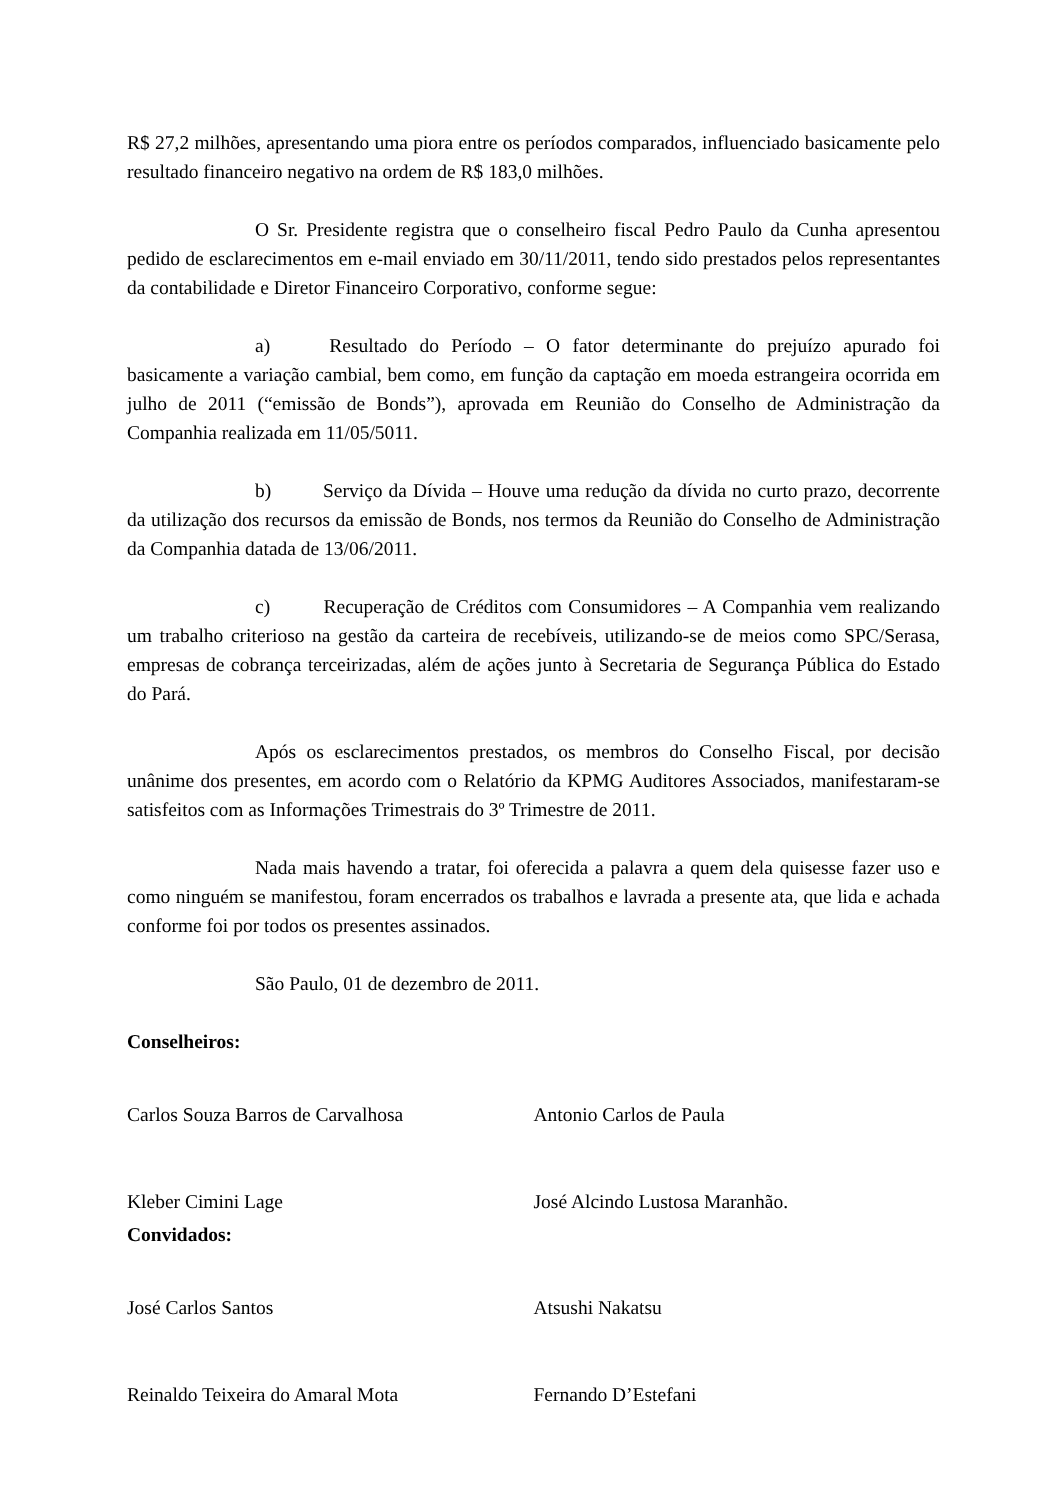R$ 27,2 milhões, apresentando uma piora entre os períodos comparados, influenciado basicamente pelo resultado financeiro negativo na ordem de R$ 183,0 milhões.
O Sr. Presidente registra que o conselheiro fiscal Pedro Paulo da Cunha apresentou pedido de esclarecimentos em e-mail enviado em 30/11/2011, tendo sido prestados pelos representantes da contabilidade e Diretor Financeiro Corporativo, conforme segue:
a) Resultado do Período – O fator determinante do prejuízo apurado foi basicamente a variação cambial, bem como, em função da captação em moeda estrangeira ocorrida em julho de 2011 (“emissão de Bonds”), aprovada em Reunião do Conselho de Administração da Companhia realizada em 11/05/5011.
b) Serviço da Dívida – Houve uma redução da dívida no curto prazo, decorrente da utilização dos recursos da emissão de Bonds, nos termos da Reunião do Conselho de Administração da Companhia datada de 13/06/2011.
c) Recuperação de Créditos com Consumidores – A Companhia vem realizando um trabalho criterioso na gestão da carteira de recebíveis, utilizando-se de meios como SPC/Serasa, empresas de cobrança terceirizadas, além de ações junto à Secretaria de Segurança Pública do Estado do Pará.
Após os esclarecimentos prestados, os membros do Conselho Fiscal, por decisão unânime dos presentes, em acordo com o Relatório da KPMG Auditores Associados, manifestaram-se satisfeitos com as Informações Trimestrais do 3º Trimestre de 2011.
Nada mais havendo a tratar, foi oferecida a palavra a quem dela quisesse fazer uso e como ninguém se manifestou, foram encerrados os trabalhos e lavrada a presente ata, que lida e achada conforme foi por todos os presentes assinados.
São Paulo, 01 de dezembro de 2011.
Conselheiros:
Carlos Souza Barros de Carvalhosa Antonio Carlos de Paula
Kleber Cimini Lage José Alcindo Lustosa Maranhão.
Convidados:
José Carlos Santos Atsushi Nakatsu
Reinaldo Teixeira do Amaral Mota Fernando D’Estefani